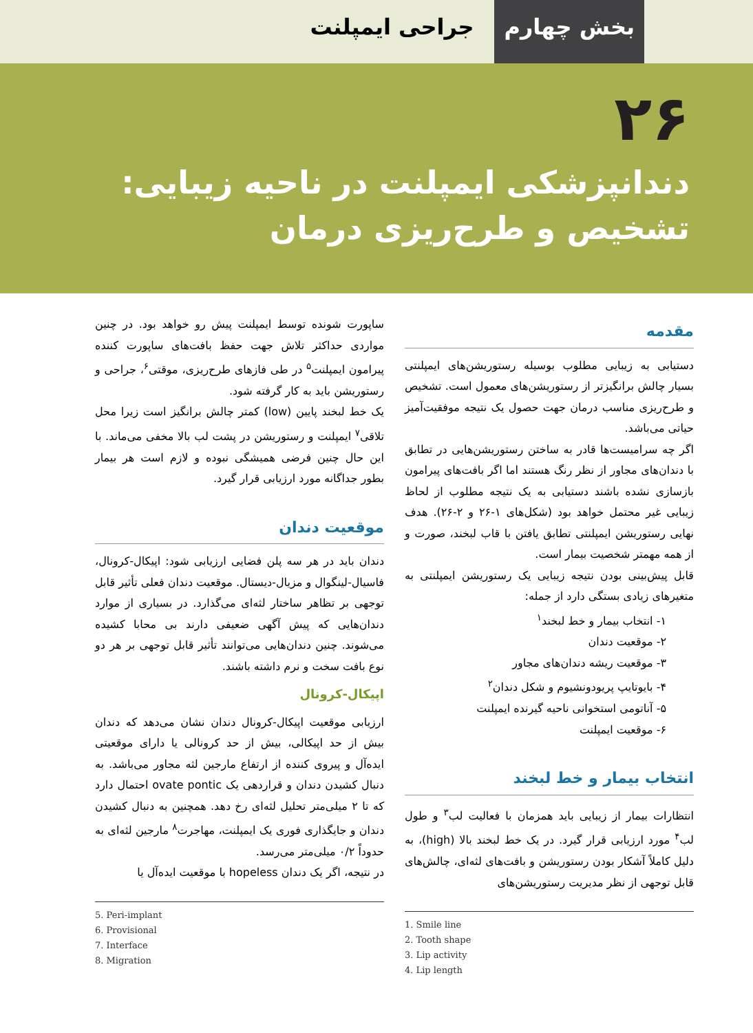بخش چهارم جراحی ایمپلنت
۲۶
دندانپزشکی ایمپلنت در ناحیه زیبایی:
تشخیص و طرح‌ریزی درمان
مقدمه
دستیابی به زیبایی مطلوب بوسیله رستوریشن‌های ایمپلنتی بسیار چالش برانگیزتر از رستوریشن‌های معمول است. تشخیص و طرح‌ریزی مناسب درمان جهت حصول یک نتیجه موفقیت‌آمیز حیاتی می‌باشد.
اگر چه سرامیست‌ها قادر به ساختن رستوریشن‌هایی در تطابق با دندان‌های مجاور از نظر رنگ هستند اما اگر بافت‌های پیرامون بازسازی نشده باشند دستیابی به یک نتیجه مطلوب از لحاظ زیبایی غیر محتمل خواهد بود (شکل‌های ۱-۲۶ و ۲-۲۶). هدف نهایی رستوریشن ایمپلنتی تطابق یافتن با قاب لبخند، صورت و از همه مهمتر شخصیت بیمار است.
قابل پیش‌بینی بودن نتیجه زیبایی یک رستوریشن ایمپلنتی به متغیرهای زیادی بستگی دارد از جمله:
۱- انتخاب بیمار و خط لبخند<sup>۱</sup>
۲- موقعیت دندان
۳- موقعیت ریشه دندان‌های مجاور
۴- بایوتایپ پریودونشیوم و شکل دندان<sup>۲</sup>
۵- آناتومی استخوانی ناحیه گیرنده ایمپلنت
۶- موقعیت ایمپلنت
انتخاب بیمار و خط لبخند
انتظارات بیمار از زیبایی باید همزمان با فعالیت لب<sup>۳</sup> و طول لب<sup>۴</sup> مورد ارزیابی قرار گیرد. در یک خط لبخند بالا (high)، به دلیل کاملاً آشکار بودن رستوریشن و بافت‌های لثه‌ای، چالش‌های قابل توجهی از نظر مدیریت رستوریشن‌های
1. Smile line
2. Tooth shape
3. Lip activity
4. Lip length
ساپورت شونده توسط ایمپلنت پیش رو خواهد بود. در چنین مواردی حداکثر تلاش جهت حفظ بافت‌های ساپورت کننده پیرامون ایمپلنت<sup>۵</sup> در طی فازهای طرح‌ریزی، موقتی<sup>۶</sup>، جراحی و رستوریشن باید به کار گرفته شود.
یک خط لبخند پایین (low) کمتر چالش برانگیز است زیرا محل تلاقی<sup>۷</sup> ایمپلنت و رستوریشن در پشت لب بالا مخفی می‌ماند. با این حال چنین فرضی همیشگی نبوده و لازم است هر بیمار بطور جداگانه مورد ارزیابی قرار گیرد.
موقعیت دندان
دندان باید در هر سه پلن فضایی ارزیابی شود: اپیکال-کرونال، فاسیال-لینگوال و مزیال-دیستال. موقعیت دندان فعلی تأثیر قابل توجهی بر تظاهر ساختار لثه‌ای می‌گذارد. در بسیاری از موارد دندان‌هایی که پیش آگهی ضعیفی دارند بی محابا کشیده می‌شوند. چنین دندان‌هایی می‌توانند تأثیر قابل توجهی بر هر دو نوع بافت سخت و نرم داشته باشند.
اپیکال-کرونال
ارزیابی موقعیت اپیکال-کرونال دندان نشان می‌دهد که دندان بیش از حد اپیکالی، بیش از حد کرونالی یا دارای موقعیتی ایده‌آل و پیروی کننده از ارتفاع مارجین لثه مجاور می‌باشد. به دنبال کشیدن دندان و قراردهی یک ovate pontic احتمال دارد که تا ۲ میلی‌متر تحلیل لثه‌ای رخ دهد. همچنین به دنبال کشیدن دندان و جایگذاری فوری یک ایمپلنت، مهاجرت<sup>۸</sup> مارجین لثه‌ای به حدوداً ۰/۲ میلی‌متر می‌رسد.
در نتیجه، اگر یک دندان hopeless با موقعیت ایده‌آل یا
5. Peri-implant
6. Provisional
7. Interface
8. Migration